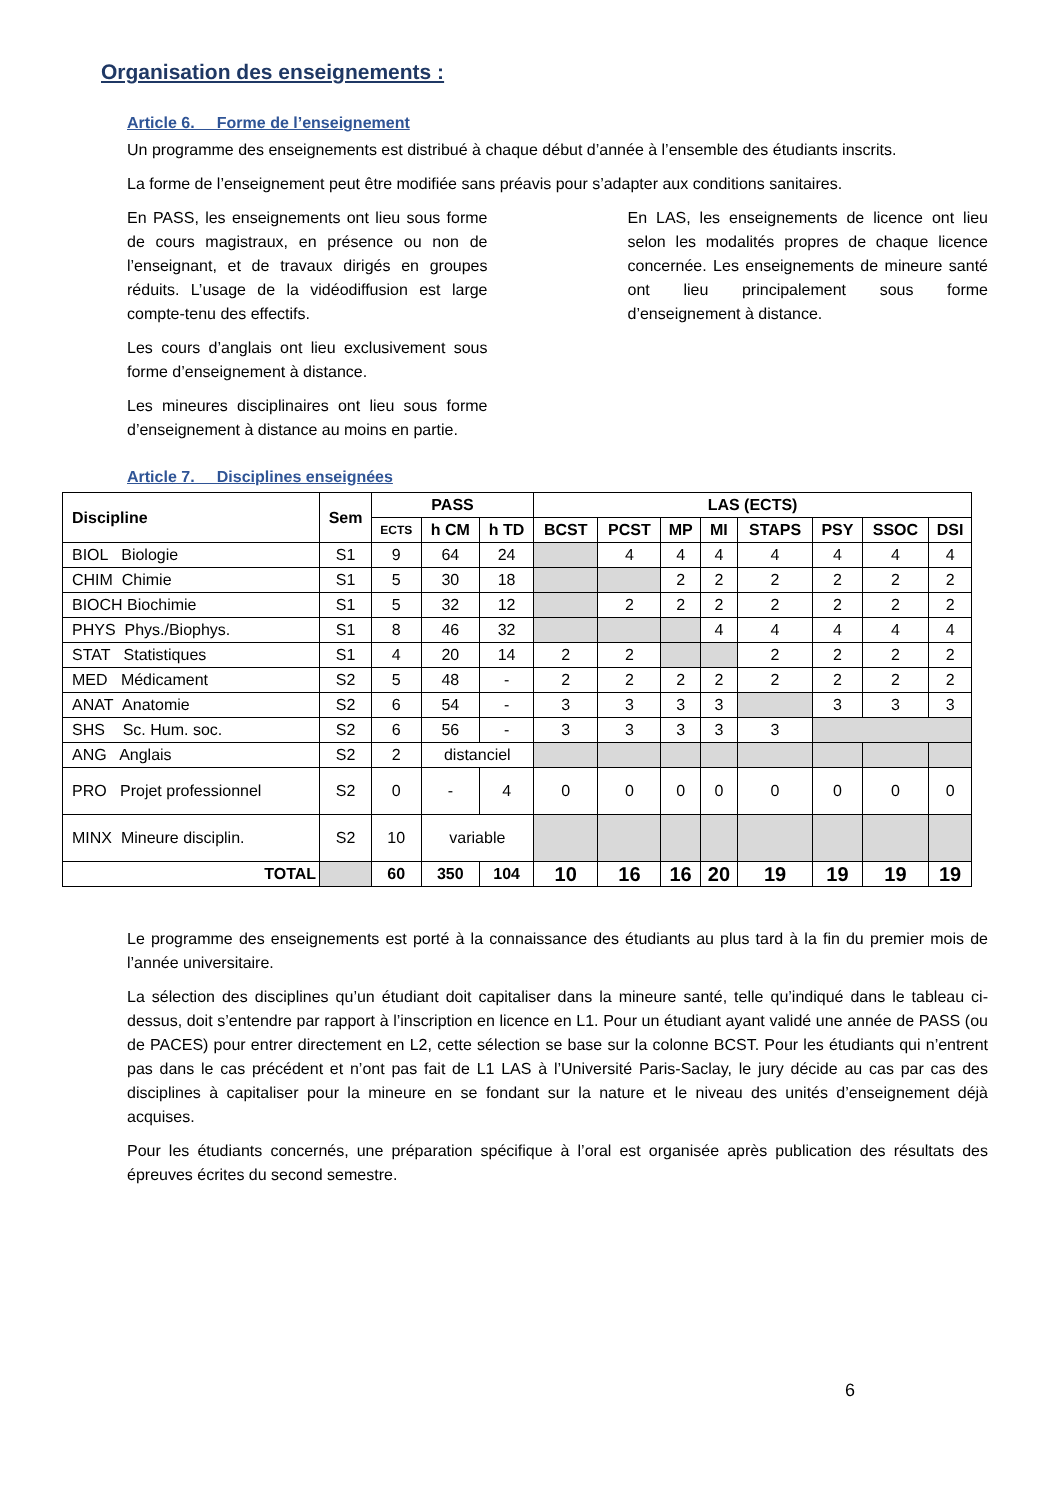Organisation des enseignements :
Article 6. Forme de l’enseignement
Un programme des enseignements est distribué à chaque début d’année à l’ensemble des étudiants inscrits.
La forme de l’enseignement peut être modifiée sans préavis pour s’adapter aux conditions sanitaires.
En PASS, les enseignements ont lieu sous forme de cours magistraux, en présence ou non de l’enseignant, et de travaux dirigés en groupes réduits. L’usage de la vidéodiffusion est large compte-tenu des effectifs.
Les cours d’anglais ont lieu exclusivement sous forme d’enseignement à distance.
Les mineures disciplinaires ont lieu sous forme d’enseignement à distance au moins en partie.
En LAS, les enseignements de licence ont lieu selon les modalités propres de chaque licence concernée. Les enseignements de mineure santé ont lieu principalement sous forme d’enseignement à distance.
Article 7. Disciplines enseignées
| Discipline | Sem | PASS | | | LAS (ECTS) | | | | | | | |
| --- | --- | --- | --- | --- | --- | --- | --- | --- | --- | --- | --- | --- |
| | | ECTS | h CM | h TD | BCST | PCST | MP | MI | STAPS | PSY | SSOC | DSI |
| BIOL Biologie | S1 | 9 | 64 | 24 | | 4 | 4 | 4 | 4 | 4 | 4 | 4 |
| CHIM Chimie | S1 | 5 | 30 | 18 | | | 2 | 2 | 2 | 2 | 2 | 2 |
| BIOCH Biochimie | S1 | 5 | 32 | 12 | | 2 | 2 | 2 | 2 | 2 | 2 | 2 |
| PHYS Phys./Biophys. | S1 | 8 | 46 | 32 | | | | 4 | 4 | 4 | 4 | 4 |
| STAT Statistiques | S1 | 4 | 20 | 14 | 2 | 2 | | | 2 | 2 | 2 | 2 |
| MED Médicament | S2 | 5 | 48 | - | 2 | 2 | 2 | 2 | 2 | 2 | 2 | 2 |
| ANAT Anatomie | S2 | 6 | 54 | - | 3 | 3 | 3 | 3 | | 3 | 3 | 3 |
| SHS Sc. Hum. soc. | S2 | 6 | 56 | - | 3 | 3 | 3 | 3 | 3 | | | |
| ANG Anglais | S2 | 2 | distanciel | | | | | | | | | |
| PRO Projet professionnel | S2 | 0 | - | 4 | 0 | 0 | 0 | 0 | 0 | 0 | 0 | 0 |
| MINX Mineure disciplin. | S2 | 10 | variable | | | | | | | | | |
| TOTAL | | 60 | 350 | 104 | 10 | 16 | 16 | 20 | 19 | 19 | 19 | 19 |
Le programme des enseignements est porté à la connaissance des étudiants au plus tard à la fin du premier mois de l’année universitaire.
La sélection des disciplines qu’un étudiant doit capitaliser dans la mineure santé, telle qu’indiqué dans le tableau ci-dessus, doit s’entendre par rapport à l’inscription en licence en L1. Pour un étudiant ayant validé une année de PASS (ou de PACES) pour entrer directement en L2, cette sélection se base sur la colonne BCST. Pour les étudiants qui n’entrent pas dans le cas précédent et n’ont pas fait de L1 LAS à l’Université Paris-Saclay, le jury décide au cas par cas des disciplines à capitaliser pour la mineure en se fondant sur la nature et le niveau des unités d’enseignement déjà acquises.
Pour les étudiants concernés, une préparation spécifique à l’oral est organisée après publication des résultats des épreuves écrites du second semestre.
6